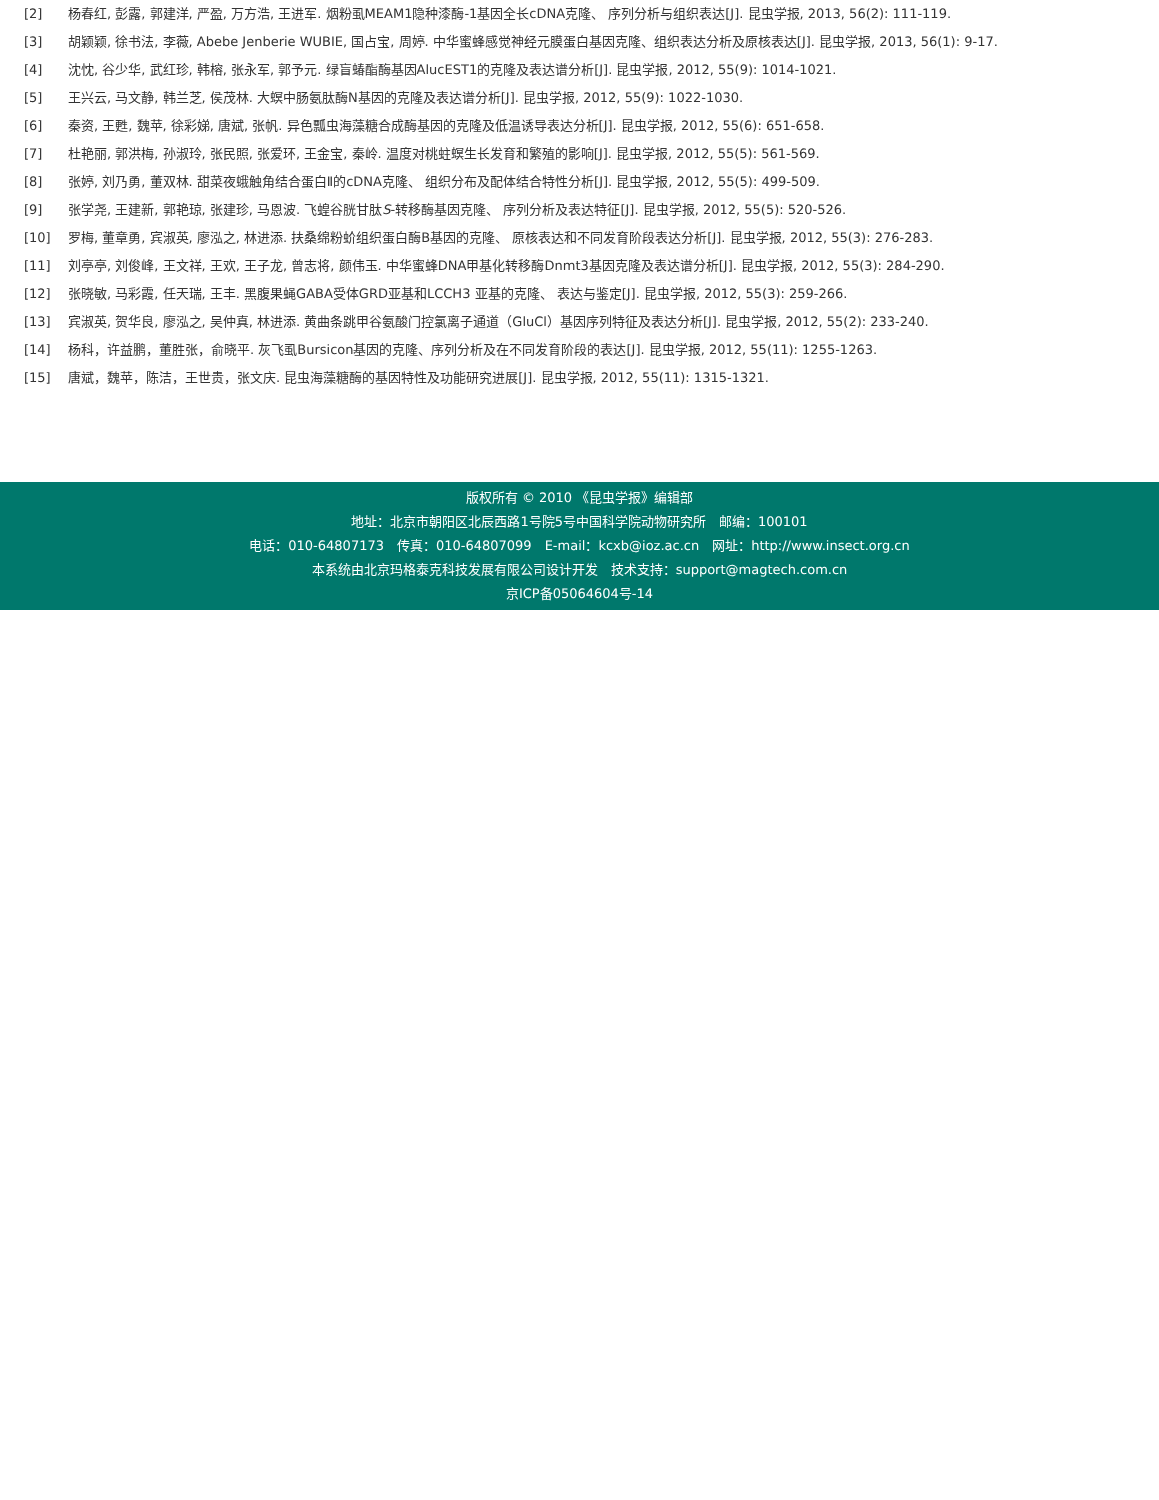| [2] | 杨春红, 彭露, 郭建洋, 严盈, 万方浩, 王进军. 烟粉虱MEAM1隐种漆酶-1基因全长cDNA克隆、 序列分析与组织表达[J]. 昆虫学报, 2013, 56(2): 111-119. |
| [3] | 胡颖颖, 徐书法, 李薇, Abebe Jenberie WUBIE, 国占宝, 周婷. 中华蜜蜂感觉神经元膜蛋白基因克隆、组织表达分析及原核表达[J]. 昆虫学报, 2013, 56(1): 9-17. |
| [4] | 沈忱, 谷少华, 武红珍, 韩榕, 张永军, 郭予元. 绿盲蝽酯酶基因AlucEST1的克隆及表达谱分析[J]. 昆虫学报, 2012, 55(9): 1014-1021. |
| [5] | 王兴云, 马文静, 韩兰芝, 侯茂林. 大螟中肠氨肽酶N基因的克隆及表达谱分析[J]. 昆虫学报, 2012, 55(9): 1022-1030. |
| [6] | 秦资, 王甦, 魏苹, 徐彩娣, 唐斌, 张帆. 异色瓢虫海藻糖合成酶基因的克隆及低温诱导表达分析[J]. 昆虫学报, 2012, 55(6): 651-658. |
| [7] | 杜艳丽, 郭洪梅, 孙淑玲, 张民照, 张爱环, 王金宝, 秦岭. 温度对桃蛀螟生长发育和繁殖的影响[J]. 昆虫学报, 2012, 55(5): 561-569. |
| [8] | 张婷, 刘乃勇, 董双林. 甜菜夜蛾触角结合蛋白Ⅱ的cDNA克隆、 组织分布及配体结合特性分析[J]. 昆虫学报, 2012, 55(5): 499-509. |
| [9] | 张学尧, 王建新, 郭艳琼, 张建珍, 马恩波. 飞蝗谷胱甘肽 S -转移酶基因克隆、 序列分析及表达特征[J]. 昆虫学报, 2012, 55(5): 520-526. |
| [10] | 罗梅, 董章勇, 宾淑英, 廖泓之, 林进添. 扶桑绵粉蚧组织蛋白酶B基因的克隆、 原核表达和不同发育阶段表达分析[J]. 昆虫学报, 2012, 55(3): 276-283. |
| [11] | 刘亭亭, 刘俊峰, 王文祥, 王欢, 王子龙, 曾志将, 颜伟玉. 中华蜜蜂DNA甲基化转移酶Dnmt3基因克隆及表达谱分析[J]. 昆虫学报, 2012, 55(3): 284-290. |
| [12] | 张晓敏, 马彩霞, 任天瑞, 王丰. 黑腹果蝇GABA受体GRD亚基和LCCH3 亚基的克隆、 表达与鉴定[J]. 昆虫学报, 2012, 55(3): 259-266. |
| [13] | 宾淑英, 贺华良, 廖泓之, 吴仲真, 林进添. 黄曲条跳甲谷氨酸门控氯离子通道（GluCl）基因序列特征及表达分析[J]. 昆虫学报, 2012, 55(2): 233-240. |
| [14] | 杨科，许益鹏，董胜张，俞晓平. 灰飞虱Bursicon基因的克隆、序列分析及在不同发育阶段的表达[J]. 昆虫学报, 2012, 55(11): 1255-1263. |
| [15] | 唐斌，魏苹，陈洁，王世贵，张文庆. 昆虫海藻糖酶的基因特性及功能研究进展[J]. 昆虫学报, 2012, 55(11): 1315-1321. |
版权所有 © 2010 《昆虫学报》编辑部
地址：北京市朝阳区北辰西路1号院5号中国科学院动物研究所　邮编：100101
电话：010-64807173　传真：010-64807099　E-mail：kcxb@ioz.ac.cn　网址：http://www.insect.org.cn
本系统由北京玛格泰克科技发展有限公司设计开发　技术支持：support@magtech.com.cn
京ICP备05064604号-14